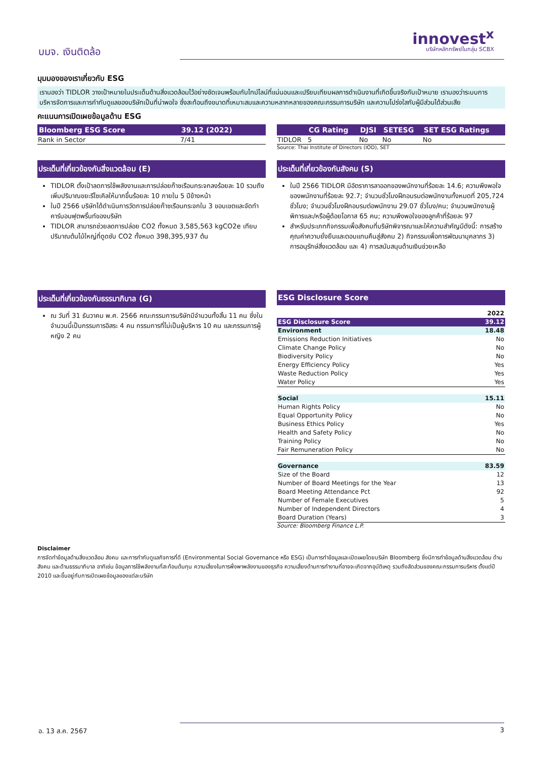บมจ. เงินติดล้อ
innovest<sup>x</sup>
บริษัทหลักทรัพย์ในกลุ่ม SCBX
มุมมองของเราเกี่ยวกับ ESG
เรามองว่า TIDLOR วางเป้าหมายในประเด็นด้านสิ่งแวดล้อมไว้อย่างชัดเจนพร้อมกับไทม์ไลน์ที่แน่นอนและเปรียบเทียบผลการดำเนินงานที่เกิดขึ้นจริงกับเป้าหมาย เรามองว่าระบบการบริหารจัดการและการกำกับดูแลของบริษัทเป็นที่น่าพอใจ ซึ่งสะท้อนถึงขนาดที่เหมาะสมและความหลากหลายของคณะกรรมการบริษัท และความโปร่งใสกับผู้มีส่วนได้ส่วนเสีย
คะแนนการเปิดเผยข้อมูลด้าน ESG
| Bloomberg ESG Score | 39.12 (2022) |
| --- | --- |
| Rank in Sector | 7/41 |
| | CG Rating | DJSI | SETESG | SET ESG Ratings |
| --- | --- | --- | --- | --- |
| TIDLOR | 5 | No | No | No |
Source: Thai Institute of Directors (IOD), SET
ประเด็นที่เกี่ยวข้องกับสิ่งแวดล้อม (E)
TIDLOR ตั้งเป้าลดการใช้พลังงานและการปล่อยก๊าซเรือนกระจกลงร้อยละ 10 รวมถึงเพิ่มปริมาณขยะรีไซเคิลให้มากขึ้นร้อยละ 10 ภายใน 5 ปีข้างหน้า
ในปี 2566 บริษัทได้ดำเนินการวัดการปล่อยก๊าซเรือนกระจกใน 3 ขอบเขตและจัดทำคาร์บอนฟุตพริ้นท์ของบริษัท
TIDLOR สามารถช่วยลดการปล่อย CO2 ทั้งหมด 3,585,563 kgCO2e เทียบปริมาณต้นไม้ใหญ่ที่ดูดซับ CO2 ทั้งหมด 398,395,937 ต้น
ประเด็นที่เกี่ยวข้องกับสังคม (S)
ในปี 2566 TIDLOR มีอัตราการลาออกของพนักงานที่ร้อยละ 14.6; ความพึงพอใจของพนักงานที่ร้อยละ 92.7; จำนวนชั่วโมงฝึกอบรมต่อพนักงานทั้งหมดที่ 205,724 ชั่วโมง; จำนวนชั่วโมงฝึกอบรมต่อพนักงาน 29.07 ชั่วโมง/คน; จำนวนพนักงานผู้พิการและ/หรือผู้ด้อยโอกาส 65 คน; ความพึงพอใจของลูกค้าที่ร้อยละ 97
สำหรับประเภทกิจกรรมเพื่อสังคมที่บริษัทพิจารณาและให้ความสำคัญมีดังนี้: การสร้างคุณค่าความยั่งยืนและตอบแทนคืนสู่สังคม 2) กิจกรรมเพื่อการพัฒนาบุคลากร 3) การอนุรักษ์สิ่งแวดล้อม และ 4) การสนับสนุนด้านเงินช่วยเหลือ
ประเด็นที่เกี่ยวข้องกับธรรมาภิบาล (G)
ณ วันที่ 31 ธันวาคม พ.ศ. 2566 คณะกรรมการบริษัทมีจำนวนทั้งสิ้น 11 คน ซึ่งในจำนวนนี้เป็นกรรมการอิสระ 4 คน กรรมการที่ไม่เป็นผู้บริหาร 10 คน และกรรมการผู้หญิง 2 คน
ESG Disclosure Score
| | 2022 |
| ESG Disclosure Score | 39.12 |
| Environment | 18.48 |
| Emissions Reduction Initiatives | No |
| Climate Change Policy | No |
| Biodiversity Policy | No |
| Energy Efficiency Policy | Yes |
| Waste Reduction Policy | Yes |
| Water Policy | Yes |
| Social | 15.11 |
| Human Rights Policy | No |
| Equal Opportunity Policy | No |
| Business Ethics Policy | Yes |
| Health and Safety Policy | No |
| Training Policy | No |
| Fair Remuneration Policy | No |
| Governance | 83.59 |
| Size of the Board | 12 |
| Number of Board Meetings for the Year | 13 |
| Board Meeting Attendance Pct | 92 |
| Number of Female Executives | 5 |
| Number of Independent Directors | 4 |
| Board Duration (Years) | 3 |
Source: Bloomberg Finance L.P.
Disclaimer
การจัดทำข้อมูลด้านสิ่งแวดล้อม สังคม และการกำกับดูแลกิจการที่ดี (Environmental Social Governance หรือ ESG) เป็นการทำข้อมูลและเปิดเผยโดยบริษัท Bloomberg ซึ่งมีการทำข้อมูลด้านสิ่งแวดล้อม ด้านสังคม และด้านธรรมาภิบาล อาทิเช่น ข้อมูลการใช้พลังงานที่สะท้อนต้นทุน ความเสี่ยงในการพึ่งพาพลังงานของธุรกิจ ความเสี่ยงด้านการทำงานที่อาจจะเกิดจากอุบัติเหตุ รวมถึงสัดส่วนของคณะกรรมการบริหาร ตั้งแต่ปี 2010 และขึ้นอยู่กับการเปิดเผยข้อมูลของแต่ละบริษัท
อ. 13 ส.ค. 2567 3